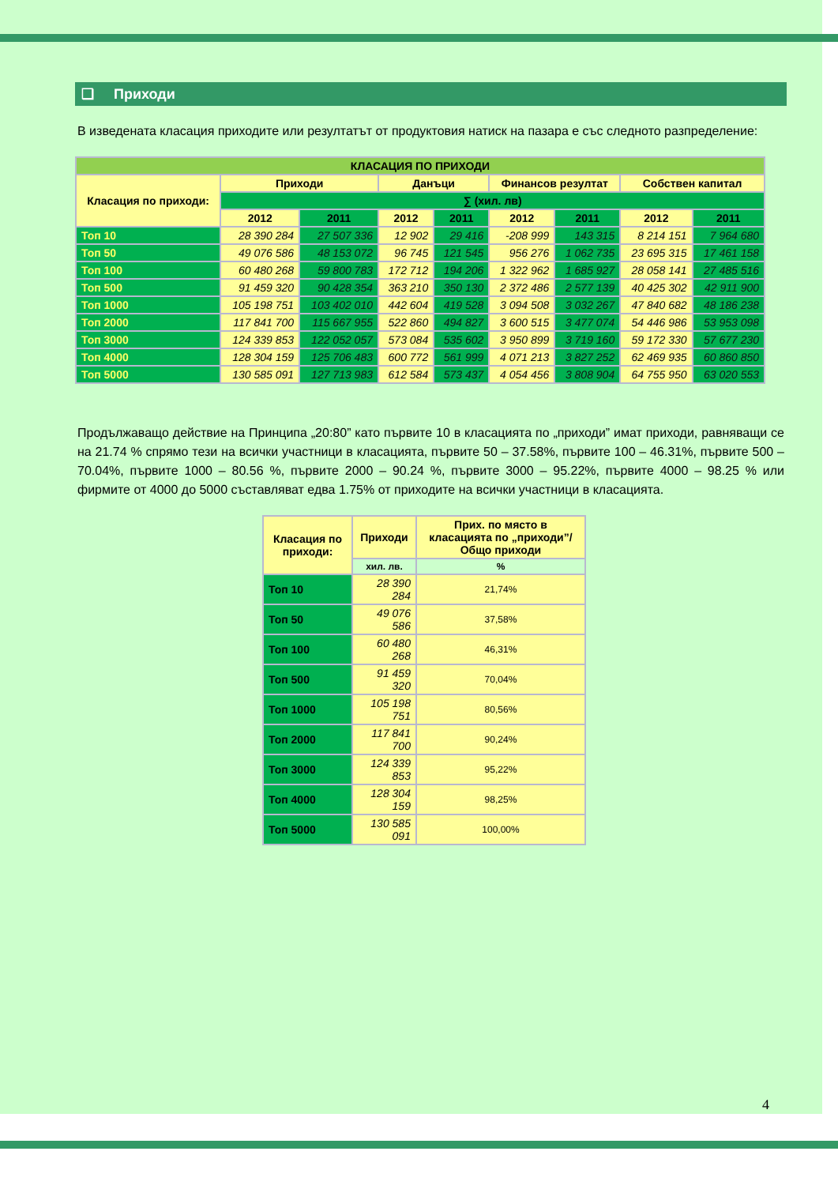❑ Приходи
В изведената класация приходите или резултатът от продуктовия натиск на пазара е със следното разпределение:
| КЛАСАЦИЯ ПО ПРИХОДИ | | | | | | | | |
| --- | --- | --- | --- | --- | --- | --- | --- | --- |
| Класация по приходи: | Приходи | | Данъци | | Финансов резултат | | Собствен капитал | |
| | ∑ (хил. лв) | | | | | | | |
| | 2012 | 2011 | 2012 | 2011 | 2012 | 2011 | 2012 | 2011 |
| Топ 10 | 28 390 284 | 27 507 336 | 12 902 | 29 416 | -208 999 | 143 315 | 8 214 151 | 7 964 680 |
| Топ 50 | 49 076 586 | 48 153 072 | 96 745 | 121 545 | 956 276 | 1 062 735 | 23 695 315 | 17 461 158 |
| Топ 100 | 60 480 268 | 59 800 783 | 172 712 | 194 206 | 1 322 962 | 1 685 927 | 28 058 141 | 27 485 516 |
| Топ 500 | 91 459 320 | 90 428 354 | 363 210 | 350 130 | 2 372 486 | 2 577 139 | 40 425 302 | 42 911 900 |
| Топ 1000 | 105 198 751 | 103 402 010 | 442 604 | 419 528 | 3 094 508 | 3 032 267 | 47 840 682 | 48 186 238 |
| Топ 2000 | 117 841 700 | 115 667 955 | 522 860 | 494 827 | 3 600 515 | 3 477 074 | 54 446 986 | 53 953 098 |
| Топ 3000 | 124 339 853 | 122 052 057 | 573 084 | 535 602 | 3 950 899 | 3 719 160 | 59 172 330 | 57 677 230 |
| Топ 4000 | 128 304 159 | 125 706 483 | 600 772 | 561 999 | 4 071 213 | 3 827 252 | 62 469 935 | 60 860 850 |
| Топ 5000 | 130 585 091 | 127 713 983 | 612 584 | 573 437 | 4 054 456 | 3 808 904 | 64 755 950 | 63 020 553 |
Продължаващо действие на Принципа „20:80” като първите 10 в класацията по „приходи” имат приходи, равняващи се на 21.74 % спрямо тези на всички участници в класацията, първите 50 – 37.58%, първите 100 – 46.31%, първите 500 – 70.04%, първите 1000 – 80.56 %, първите 2000 – 90.24 %, първите 3000 – 95.22%, първите 4000 – 98.25 % или фирмите от 4000 до 5000 съставляват едва 1.75% от приходите на всички участници в класацията.
| Класация по приходи: | Приходи | Прих. по място в класацията по „приходи”/Общо приходи |
| --- | --- | --- |
| | хил. лв. | % |
| Топ 10 | 28 390 284 | 21,74% |
| Топ 50 | 49 076 586 | 37,58% |
| Топ 100 | 60 480 268 | 46,31% |
| Топ 500 | 91 459 320 | 70,04% |
| Топ 1000 | 105 198 751 | 80,56% |
| Топ 2000 | 117 841 700 | 90,24% |
| Топ 3000 | 124 339 853 | 95,22% |
| Топ 4000 | 128 304 159 | 98,25% |
| Топ 5000 | 130 585 091 | 100,00% |
4